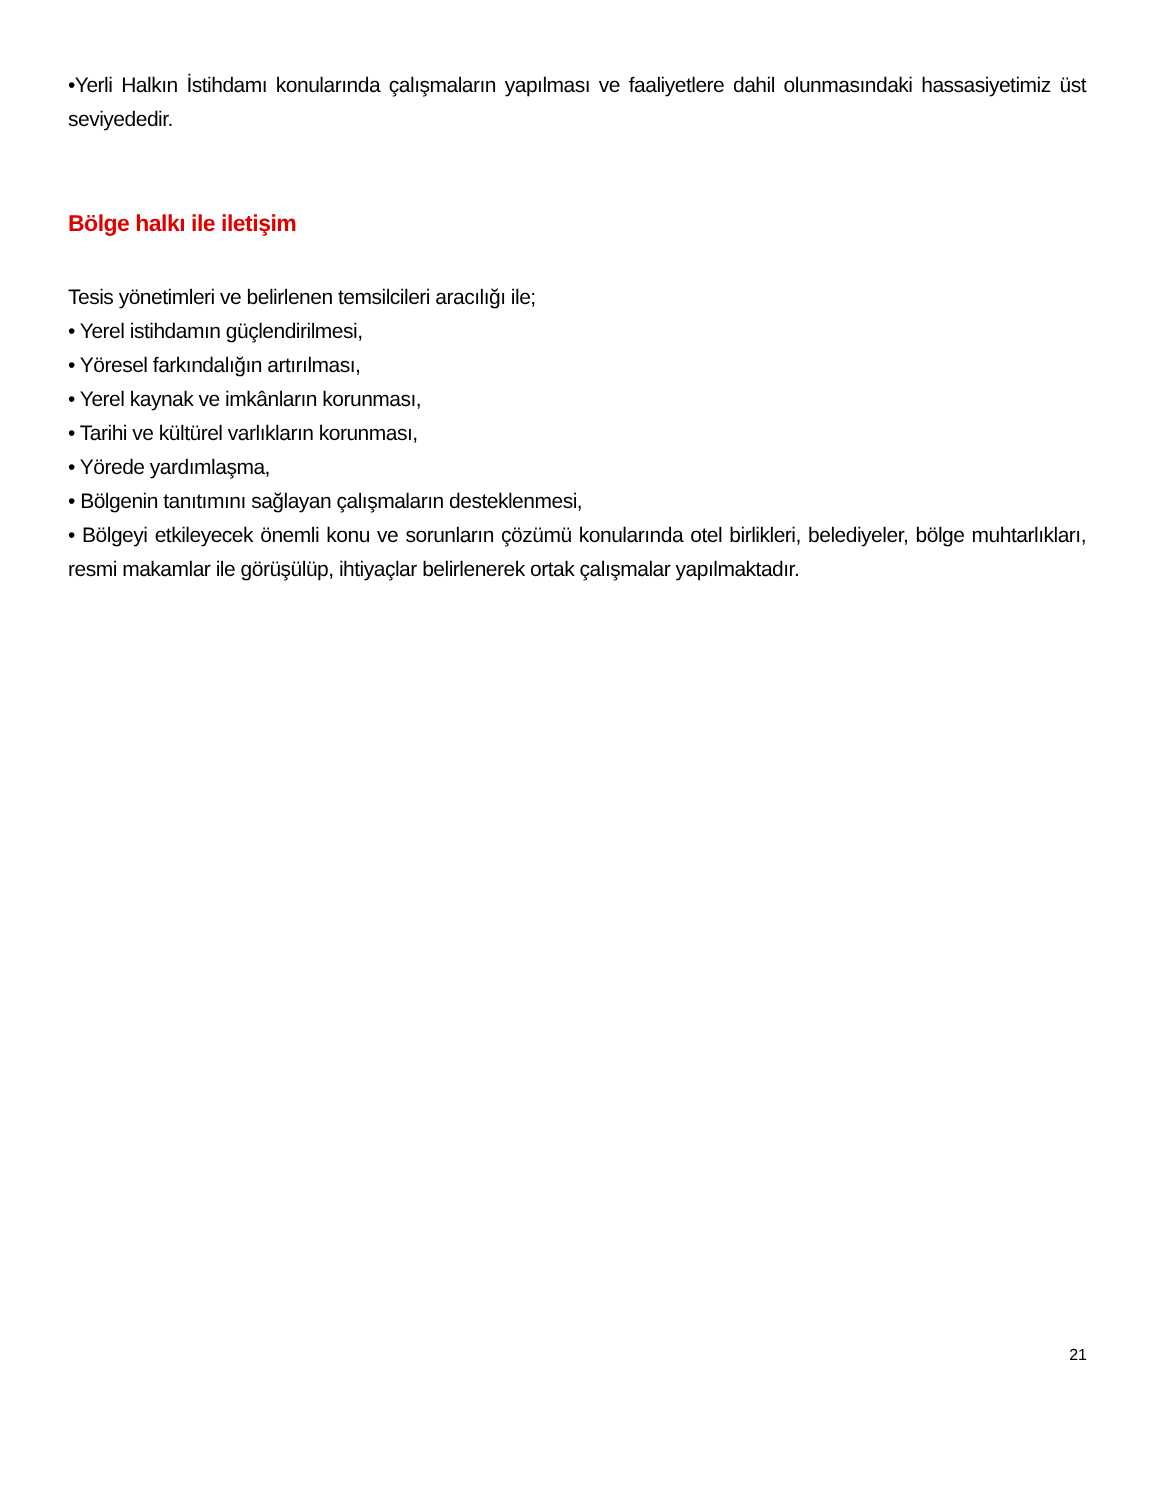•Yerli Halkın İstihdamı konularında çalışmaların yapılması ve faaliyetlere dahil olunmasındaki hassasiyetimiz üst seviyededir.
Bölge halkı ile iletişim
Tesis yönetimleri ve belirlenen temsilcileri aracılığı ile;
• Yerel istihdamın güçlendirilmesi,
• Yöresel farkındalığın artırılması,
• Yerel kaynak ve imkânların korunması,
• Tarihi ve kültürel varlıkların korunması,
• Yörede yardımlaşma,
• Bölgenin tanıtımını sağlayan çalışmaların desteklenmesi,
• Bölgeyi etkileyecek önemli konu ve sorunların çözümü konularında otel birlikleri, belediyeler, bölge muhtarlıkları, resmi makamlar ile görüşülüp, ihtiyaçlar belirlenerek ortak çalışmalar yapılmaktadır.
21